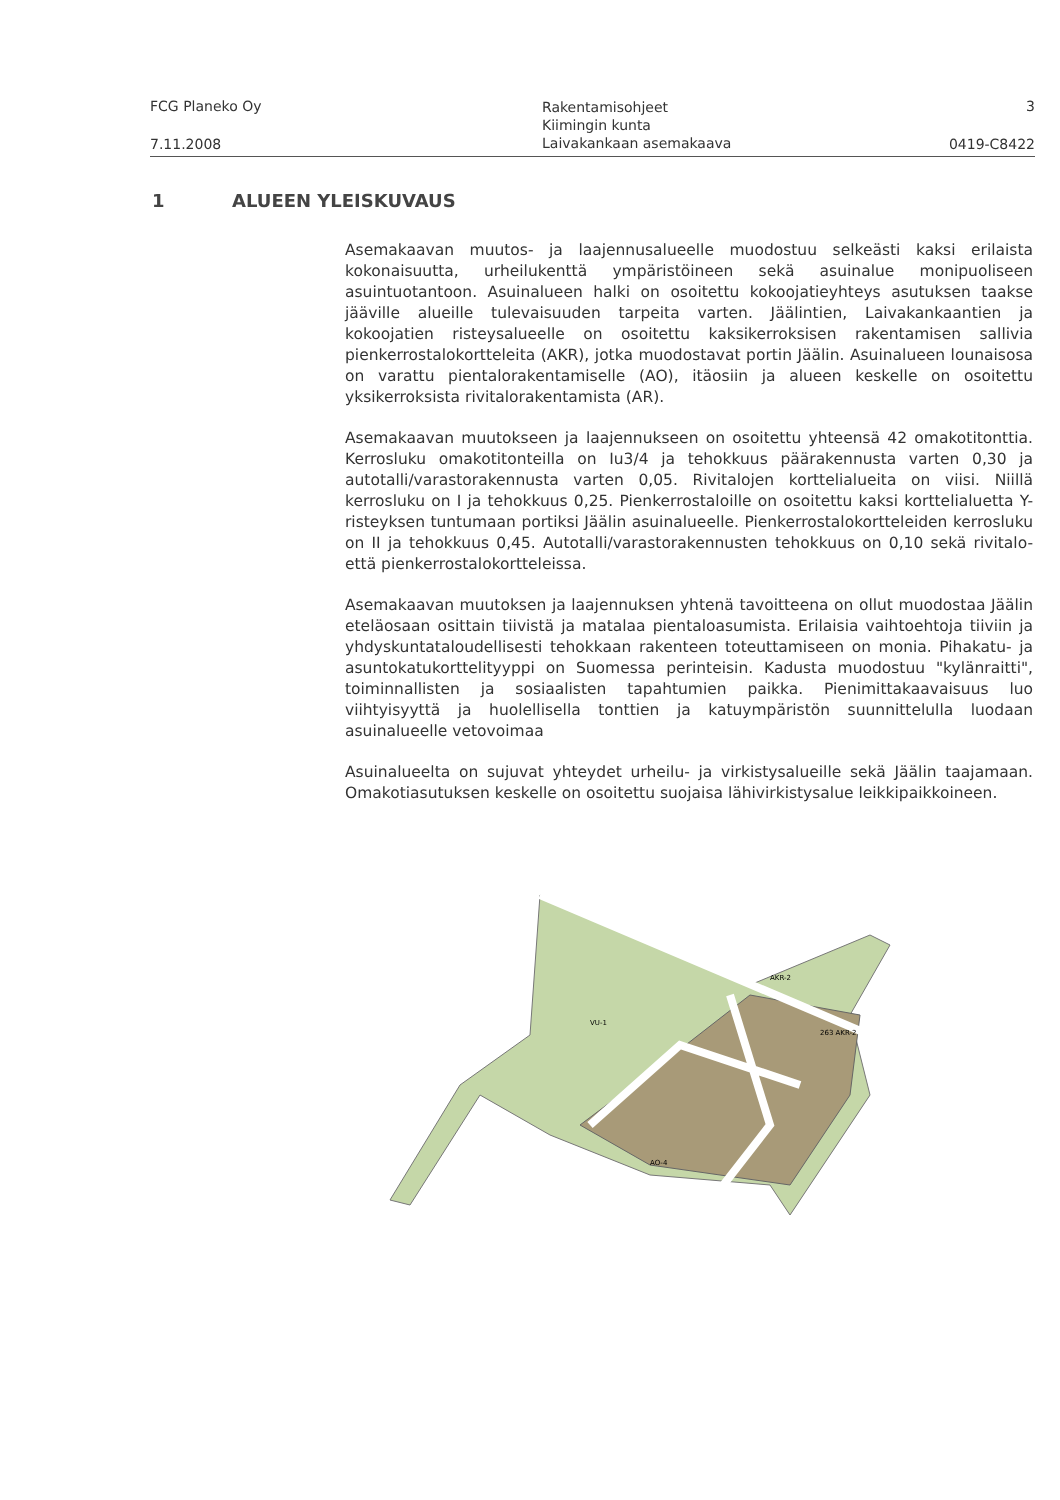FCG Planeko Oy
7.11.2008
Rakentamisohjeet
Kiimingin kunta
Laivakankaan asemakaava
3
0419-C8422
1 ALUEEN YLEISKUVAUS
Asemakaavan muutos- ja laajennusalueelle muodostuu selkeästi kaksi erilaista kokonaisuutta, urheilukenttä ympäristöineen sekä asuinalue monipuoliseen asuintuotantoon. Asuinalueen halki on osoitettu kokoojatieyhteys asutuksen taakse jääville alueille tulevaisuuden tarpeita varten. Jäälintien, Laivakankaantien ja kokoojatien risteysalueelle on osoitettu kaksikerroksisen rakentamisen sallivia pienkerrostalokortteleita (AKR), jotka muodostavat portin Jäälin. Asuinalueen lounaisosa on varattu pientalorakentamiselle (AO), itäosiin ja alueen keskelle on osoitettu yksikerroksista rivitalorakentamista (AR).
Asemakaavan muutokseen ja laajennukseen on osoitettu yhteensä 42 omakotitonttia. Kerrosluku omakotitonteilla on Iu3/4 ja tehokkuus päärakennusta varten 0,30 ja autotalli/varastorakennusta varten 0,05. Rivitalojen korttelialueita on viisi. Niillä kerrosluku on I ja tehokkuus 0,25. Pienkerrostaloille on osoitettu kaksi korttelialuetta Y-risteyksen tuntumaan portiksi Jäälin asuinalueelle. Pienkerrostalokortteleiden kerrosluku on II ja tehokkuus 0,45. Autotalli/varastorakennusten tehokkuus on 0,10 sekä rivitalo- että pienkerrostalokortteleissa.
Asemakaavan muutoksen ja laajennuksen yhtenä tavoitteena on ollut muodostaa Jäälin eteläosaan osittain tiivistä ja matalaa pientaloasumista. Erilaisia vaihtoehtoja tiiviin ja yhdyskuntataloudellisesti tehokkaan rakenteen toteuttamiseen on monia. Pihakatu- ja asuntokatukorttelityyppi on Suomessa perinteisin. Kadusta muodostuu "kylänraitti", toiminnallisten ja sosiaalisten tapahtumien paikka. Pienimittakaavaisuus luo viihtyisyyttä ja huolellisella tonttien ja katuympäristön suunnittelulla luodaan asuinalueelle vetovoimaa
Asuinalueelta on sujuvat yhteydet urheilu- ja virkistysalueille sekä Jäälin taajamaan. Omakotiasutuksen keskelle on osoitettu suojaisa lähivirkistysalue leikkipaikkoineen.
VU-1
263 AKR-2
AKR-2
AO-4